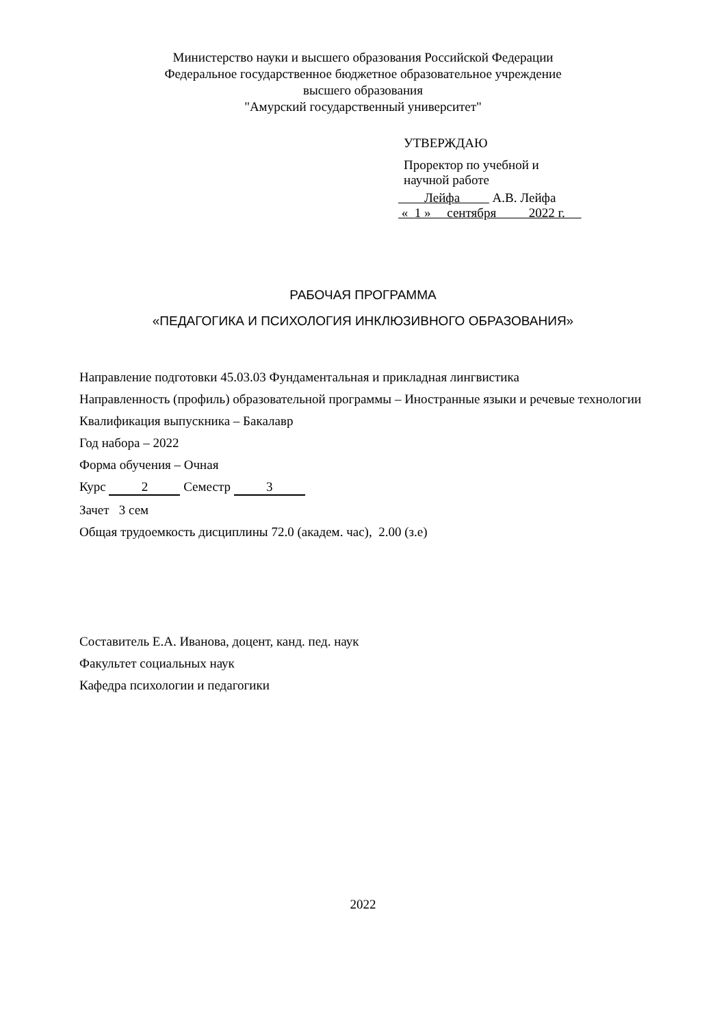Министерство науки и высшего образования Российской Федерации
Федеральное государственное бюджетное образовательное учреждение
высшего образования
"Амурский государственный университет"
УТВЕРЖДАЮ
Проректор по учебной и
научной работе
Лейфа А.В. Лейфа
« 1 » сентября 2022 г.
РАБОЧАЯ ПРОГРАММА
«ПЕДАГОГИКА И ПСИХОЛОГИЯ ИНКЛЮЗИВНОГО ОБРАЗОВАНИЯ»
Направление подготовки 45.03.03 Фундаментальная и прикладная лингвистика
Направленность (профиль) образовательной программы – Иностранные языки и речевые технологии
Квалификация выпускника – Бакалавр
Год набора – 2022
Форма обучения – Очная
Курс 2 Семестр 3
Зачет 3 сем
Общая трудоемкость дисциплины 72.0 (академ. час), 2.00 (з.е)
Составитель Е.А. Иванова, доцент, канд. пед. наук
Факультет социальных наук
Кафедра психологии и педагогики
2022